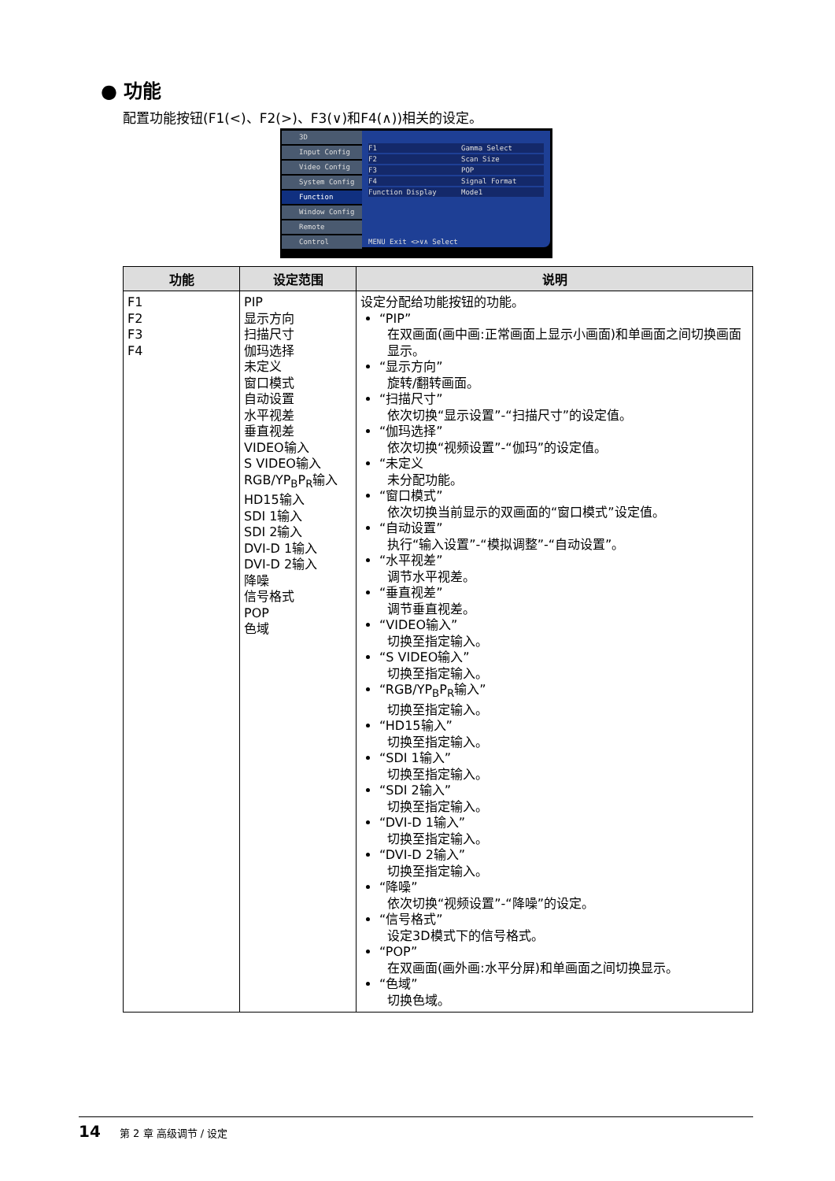● 功能
配置功能按钮(F1(<)、F2(>)、F3(∨)和F4(∧))相关的设定。
3D
Input Config
Video Config
System Config
Function
Window Config
Remote
Control
F1 Gamma Select
F2 Scan Size
F3 POP
F4 Signal Format
Function Display Mode1
MENU Exit <>∨∧ Select
| 功能 | 设定范围 | 说明 |
| --- | --- | --- |
| F1 F2 F3 F4 | PIP 显示方向 扫描尺寸 伽玛选择 未定义 窗口模式 自动设置 水平视差 垂直视差 VIDEO输入 S VIDEO输入 RGB/YP<sub>B</sub>P<sub>R</sub>输入 HD15输入 SDI 1输入 SDI 2输入 DVI-D 1输入 DVI-D 2输入 降噪 信号格式 POP 色域 | 设定分配给功能按钮的功能。 “PIP” 在双画面(画中画:正常画面上显示小画面)和单画面之间切换画面显示。 “显示方向” 旋转/翻转画面。 “扫描尺寸” 依次切换“显示设置”-“扫描尺寸”的设定值。 “伽玛选择” 依次切换“视频设置”-“伽玛”的设定值。 “未定义 未分配功能。 “窗口模式” 依次切换当前显示的双画面的“窗口模式”设定值。 “自动设置” 执行“输入设置”-“模拟调整”-“自动设置”。 “水平视差” 调节水平视差。 “垂直视差” 调节垂直视差。 “VIDEO输入” 切换至指定输入。 “S VIDEO输入” 切换至指定输入。 “RGB/YP<sub>B</sub>P<sub>R</sub>输入” 切换至指定输入。 “HD15输入” 切换至指定输入。 “SDI 1输入” 切换至指定输入。 “SDI 2输入” 切换至指定输入。 “DVI-D 1输入” 切换至指定输入。 “DVI-D 2输入” 切换至指定输入。 “降噪” 依次切换“视频设置”-“降噪”的设定。 “信号格式” 设定3D模式下的信号格式。 “POP” 在双画面(画外画:水平分屏)和单画面之间切换显示。 “色域” 切换色域。 |
14 第 2 章 高级调节 / 设定